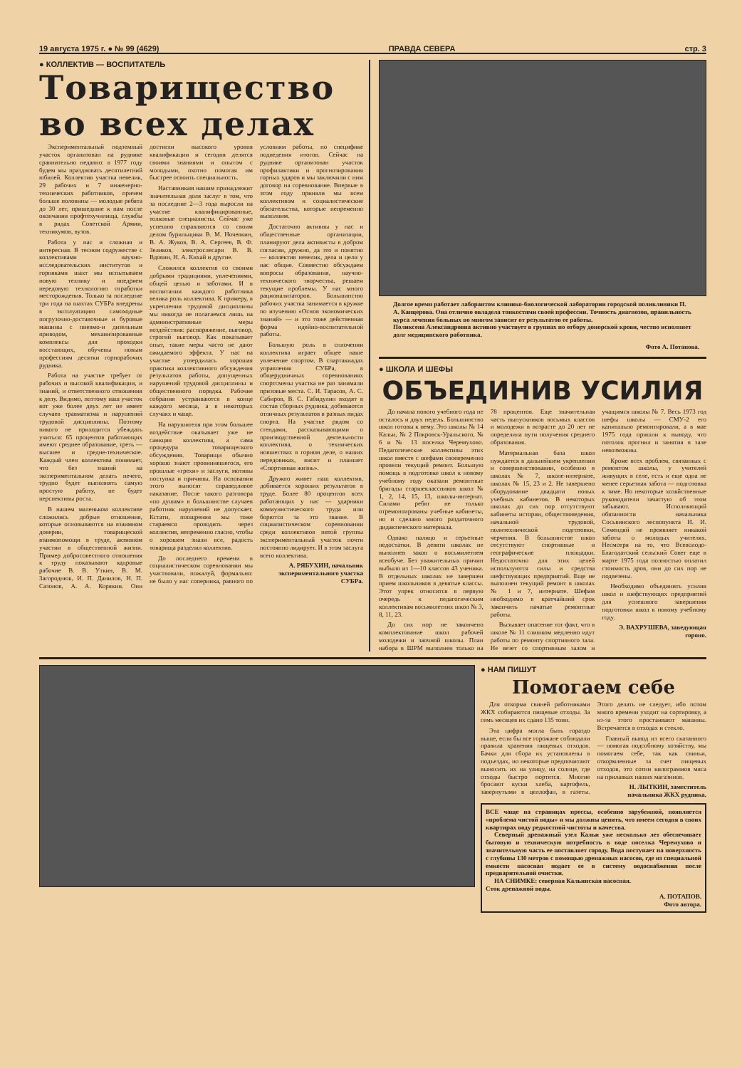19 августа 1975 г. ● № 99 (4629) ПРАВДА СЕВЕРА стр. 3
● КОЛЛЕКТИВ — ВОСПИТАТЕЛЬ
Товарищество во всех делах
Экспериментальный подземный участок организован на руднике сравнительно недавно: в 1977 году будем мы праздновать десятилетний юбилей. Коллектив участка невелик, 29 рабочих и 7 инженерно-технических работников, причем больше половины — молодые ребята до 30 лет, пришедшие к нам после окончания профтехучилища, службы в рядах Советской Армии, техникумов, вузов.
Работа у нас и сложная и интересная. В тесном содружестве с коллективами научно-исследовательских институтов и горняками шахт мы испытываем новую технику и внедряем передовую технологию отработки месторождения. Только за последние три года на шахтах СУБРа внедрены в эксплуатацию самоходные погрузочно-доставочные и буровые машины с пневмо-и дизельным приводом, механизированные комплексы для проходки восстающих, обучены новым профессиям десятки горнорабочих рудника.
Работа на участке требует от рабочих и высокой квалификации, и знаний, и ответственного отношения к делу. Видимо, поэтому наш участок вот уже более двух лет не имеет случаев травматизма и нарушений трудовой дисциплины. Поэтому никого не приходится убеждать учиться: 65 процентов работающих имеют среднее образование, треть — высшее и средне-техническое. Каждый член коллектива понимает, что без знаний на экспериментальном делать нечего, трудно будет выполнять самую простую работу, не будет перспективы роста.
В нашем маленьком коллективе сложились добрые отношения, которые основываются на взаимном доверии, товарищеской взаимопомощи в труде, активном участии в общественной жизни. Пример добросовестного отношения к труду показывают кадровые рабочие В. В. Уткин, В. М. Загороднюк, И. П. Данилов, Н. П. Сазонов, А. А. Корякин. Они достигли высокого уровня квалификации и сегодня делятся своими знаниями и опытом с молодыми, охотно помогая им быстрее освоить специальность.
Наставникам нашим принадлежит значительная доля заслуг в том, что за последние 2—3 года выросли на участке квалифицированные, толковые специалисты. Сейчас уже успешно справляются со своим делом бурильщики В. М. Ночевкин, В. А. Жуков, В. А. Сергеев, В. Ф. Зеликов, электрослесари В. В. Вдовин, Н. А. Кихай и другие.
Сложился коллектив со своими добрыми традициями, увлечениями, общей целью и заботами. И в воспитании каждого работника велика роль коллектива. К примеру, в укреплении трудовой дисциплины мы никогда не полагаемся лишь на административные меры воздействия: распоряжение, выговор, строгий выговор. Как показывает опыт, такие меры часто не дают ожидаемого эффекта. У нас на участке утвердилась хорошая практика коллективного обсуждения результатов работы, допущенных нарушений трудовой дисциплины и общественного порядка. Рабочие собрания устраиваются в конце каждого месяца, а в некоторых случаях и чаще.
На нарушителя при этом большее воздействие оказывает уже не санкция коллектива, а сама процедура товарищеского обсуждения. Товарищи обычно хорошо знают провинившегося, его прошлые «грехи» и заслуги, мотивы поступка и причины. На основании этого выносят справедливое наказание. После такого разговора «по душам» в большинстве случаев работник нарушений не допускает. Кстати, поощрения мы тоже стараемся проводить через коллектив, непременно гласно, чтобы о хорошем знали все, радость товарища разделил коллектив.
До последнего времени в социалистическом соревновании мы участвовали, пожалуй, формально: не было у нас соперника, равного по условиям работы, по специфике подведения итогов. Сейчас на руднике организован участок профилактики и прогнозирования горных ударов и мы заключили с ним договор на соревнование. Впервые в этом году приняли мы всем коллективом и социалистические обязательства, которые непременно выполним.
Достаточно активны у нас и общественные организации, планируют дела активисты в добром согласии, дружно, да это и понятно — коллектив невелик, дела и цели у нас общие. Совместно обсуждаем вопросы образования, научно-технического творчества, решаем текущие проблемы. У нас много рационализаторов. Большинство рабочих участка занимается в кружке по изучению «Основ экономических знаний» — и это тоже действенная форма идейно-воспитательной работы.
Большую роль в сплочении коллектива играет общее наше увлечение спортом. В спартакиадах управления СУБРа, в общерудничных соревнованиях спортсмены участка не раз занимали призовые места. С. И. Тарасов, А. С. Сабиров, В. С. Габидулин входят в состав сборных рудника, добиваются отличных результатов в разных видах спорта. На участке рядом со стендами, рассказывающими о производственной деятельности коллектива, о технических новшествах в горном деле, о наших передовиках, висит и планшет «Спортивная жизнь».
Дружно живет наш коллектив, добивается хороших результатов в труде. Более 80 процентов всех работающих у нас — ударники коммунистического труда или борются за это звание. В социалистическом соревновании среди коллективов пятой группы экспериментальный участок почти постоянно лидирует. И в этом заслуга всего коллектива.
А. РЯБУХИН, начальник экспериментального участка СУБРа.
Долгое время работает лаборантом клинико-биологической лаборатории городской поликлиники П. А. Канцерова. Она отлично овладела тонкостями своей профессии. Точность диагнозов, правильность курса лечения больных во многом зависит от результатов ее работы.
Поликсена Александровна активно участвует в группах по отбору донорской крови, честно исполняет долг медицинского работника.
Фото А. Потапова.
● ШКОЛА И ШЕФЫ
ОБЪЕДИНИВ УСИЛИЯ
До начала нового учебного года не осталось и двух недель. Большинство школ готовы к нему. Это школы № 14 Кальи, № 2 Покровск-Уральского, № 6 и № 13 поселка Черемухово. Педагогические коллективы этих школ вместе с шефами своевременно провели текущий ремонт. Большую помощь в подготовке школ к новому учебному году оказали ремонтные бригады старшеклассников школ № 1, 2, 14, 15, 13, школы-интернат. Силами ребят не только отремонтированы учебные кабинеты, но и сделано много раздаточного дидактического материала.
Однако налицо и серьезные недостатки. В девяти школах не выполнен закон о восьмилетнем всеобуче. Без уважительных причин выбыло из 1—10 классов 43 ученика. В отдельных школах не завершен прием школьников в девятые классы. Этот упрек относится в первую очередь к педагогическим коллективам восьмилетних школ № 3, 8, 11, 23.
До сих пор не закончено комплектование школ рабочей молодежи и заочной школы. План набора в ШРМ выполнен только на 78 процентов. Еще значительная часть выпускников восьмых классов и молодежи в возрасте до 20 лет не определила пути получения среднего образования.
Материальная база школ нуждается в дальнейшем укреплении и совершенствовании, особенно в школах № 7, школе-интернате, школах № 15, 23 и 2. Не завершено оборудование двадцати новых учебных кабинетов. В некоторых школах до сих пор отсутствуют кабинеты истории, обществоведения, начальной трудовой, политехнической подготовки, черчения. В большинстве школ отсутствуют спортивные и географические площадки. Недостаточно для этих целей используются силы и средства шефствующих предприятий. Еще не выполнен текущий ремонт в школах № 1 и 7, интернате. Шефам необходимо в кратчайший срок закончить начатые ремонтные работы.
Вызывает опасение тот факт, что в школе № 11 слишком медленно идут работы по ремонту спортивного зала. Не везет со спортивным залом и учащимся школы № 7. Весь 1973 год шефы школы — СМУ-2 его капитально ремонтировали, а в мае 1975 года пришли к выводу, что потолок прогнил и занятия в зале невозможны.
Кроме всех проблем, связанных с ремонтом школы, у учителей живущих в селе, есть и еще одна не менее серьезная забота — подготовка к зиме. Но некоторые хозяйственные руководители зачастую об этом забывают. Исполняющий обязанности начальника Сосьвинского леспопункта И. И. Семендяй не проявляет никакой заботы о молодых учителях. Несмотря на то, что Всеволодо-Благодатский сельский Совет еще в марте 1975 года полностью оплатил стоимость дров, они до сих пор не подвезены.
Необходимо объединить усилия школ и шефствующих предприятий для успешного завершения подготовки школ к новому учебному году.
Э. ВАХРУШЕВА, заведующая гороно.
● НАМ ПИШУТ
Помогаем себе
Для откорма свиней работниками ЖКХ собираются пищевые отходы. За семь месяцев их сдано 135 тонн.
Эта цифра могла быть гораздо выше, если бы все горожане соблюдали правила хранения пищевых отходов. Бачки для сбора их установлены в подъездах, но некоторые предпочитают выносить их на улицу, на солнце, где отходы быстро портятся. Многие бросают куски хлеба, картофель, завернутыми в целлофан, в газеты. Этого делать не следует, ибо потом много времени уходит на сортировку, а из-за этого простаивают машины. Встречается в отходах и стекло.
Главный вывод из всего сказанного — помогая подсобному хозяйству, мы помогаем себе, так как свиньи, откормленные за счет пищевых отходов, это сотни килограммов мяса на прилавках наших магазинов.
Н. ЛЫТКИН, заместитель начальника ЖКХ рудника.
ВСЕ чаще на страницах прессы, особенно зарубежной, появляется «проблема чистой воды» и мы должны ценить, что имеем сегодня в своих квартирах воду редкостной чистоты и качества.
Северный дренажный узел Кальи уже несколько лет обеспечивает бытовую и техническую потребность в воде поселка Черемухово и значительную часть ее поставляет городу. Вода поступает на поверхность с глубины 130 метров с помощью дренажных насосов, где из специальной емкости насосная подает ее в систему водоснабжения после предварительной очистки.
НА СНИМКЕ: северная Кальинская насосная.
Сток дренажной воды.
А. ПОТАПОВ.
Фото автора.